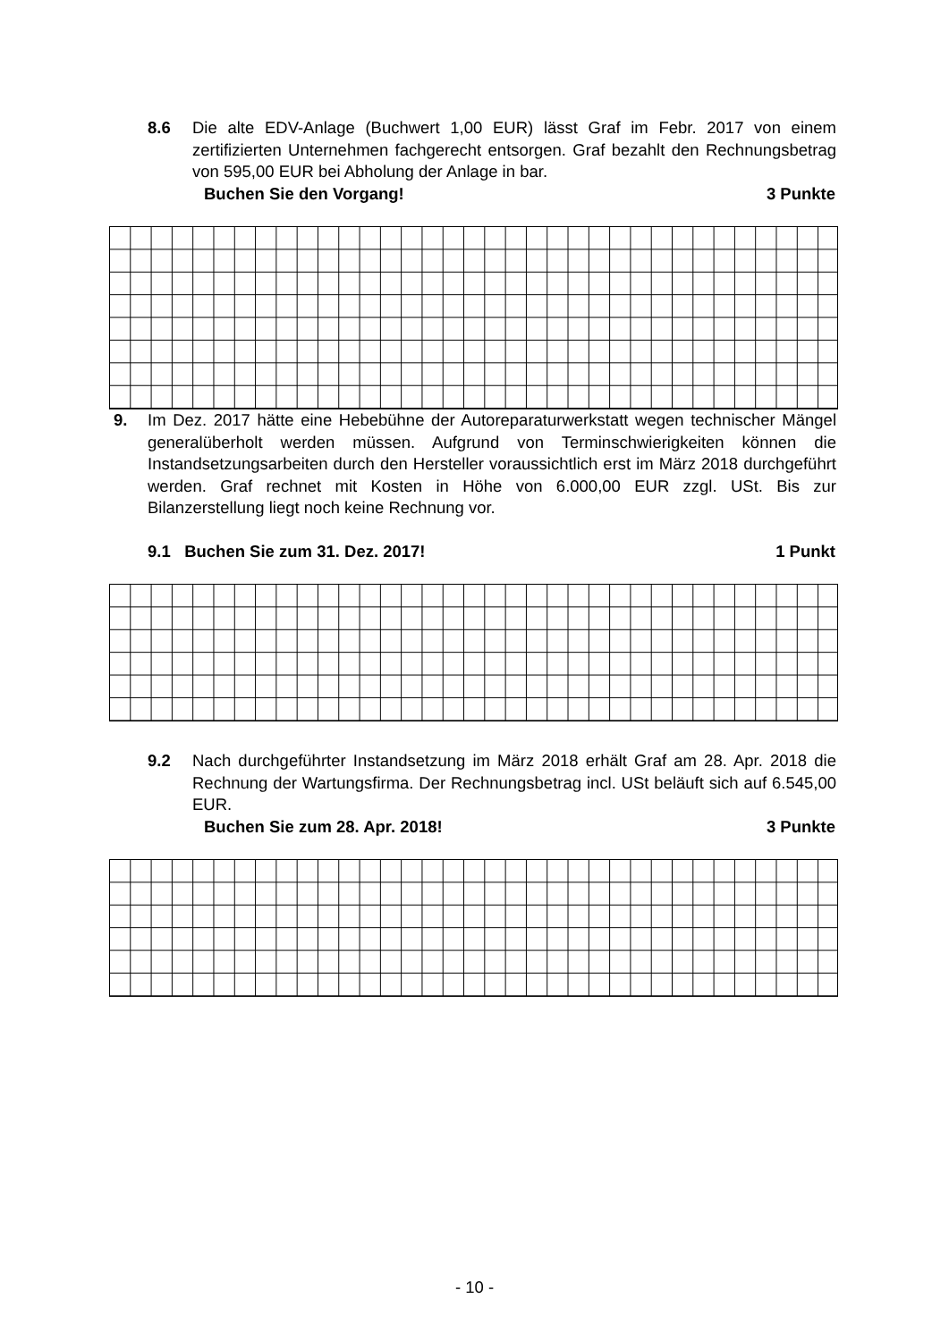8.6 Die alte EDV-Anlage (Buchwert 1,00 EUR) lässt Graf im Febr. 2017 von einem zertifizierten Unternehmen fachgerecht entsorgen. Graf bezahlt den Rechnungsbetrag von 595,00 EUR bei Abholung der Anlage in bar.
Buchen Sie den Vorgang! 3 Punkte
9. Im Dez. 2017 hätte eine Hebebühne der Autoreparaturwerkstatt wegen technischer Mängel generalüberholt werden müssen. Aufgrund von Terminschwierigkeiten können die Instandsetzungsarbeiten durch den Hersteller voraussichtlich erst im März 2018 durchgeführt werden. Graf rechnet mit Kosten in Höhe von 6.000,00 EUR zzgl. USt. Bis zur Bilanzerstellung liegt noch keine Rechnung vor.
9.1 Buchen Sie zum 31. Dez. 2017! 1 Punkt
9.2 Nach durchgeführter Instandsetzung im März 2018 erhält Graf am 28. Apr. 2018 die Rechnung der Wartungsfirma. Der Rechnungsbetrag incl. USt beläuft sich auf 6.545,00 EUR.
Buchen Sie zum 28. Apr. 2018! 3 Punkte
- 10 -